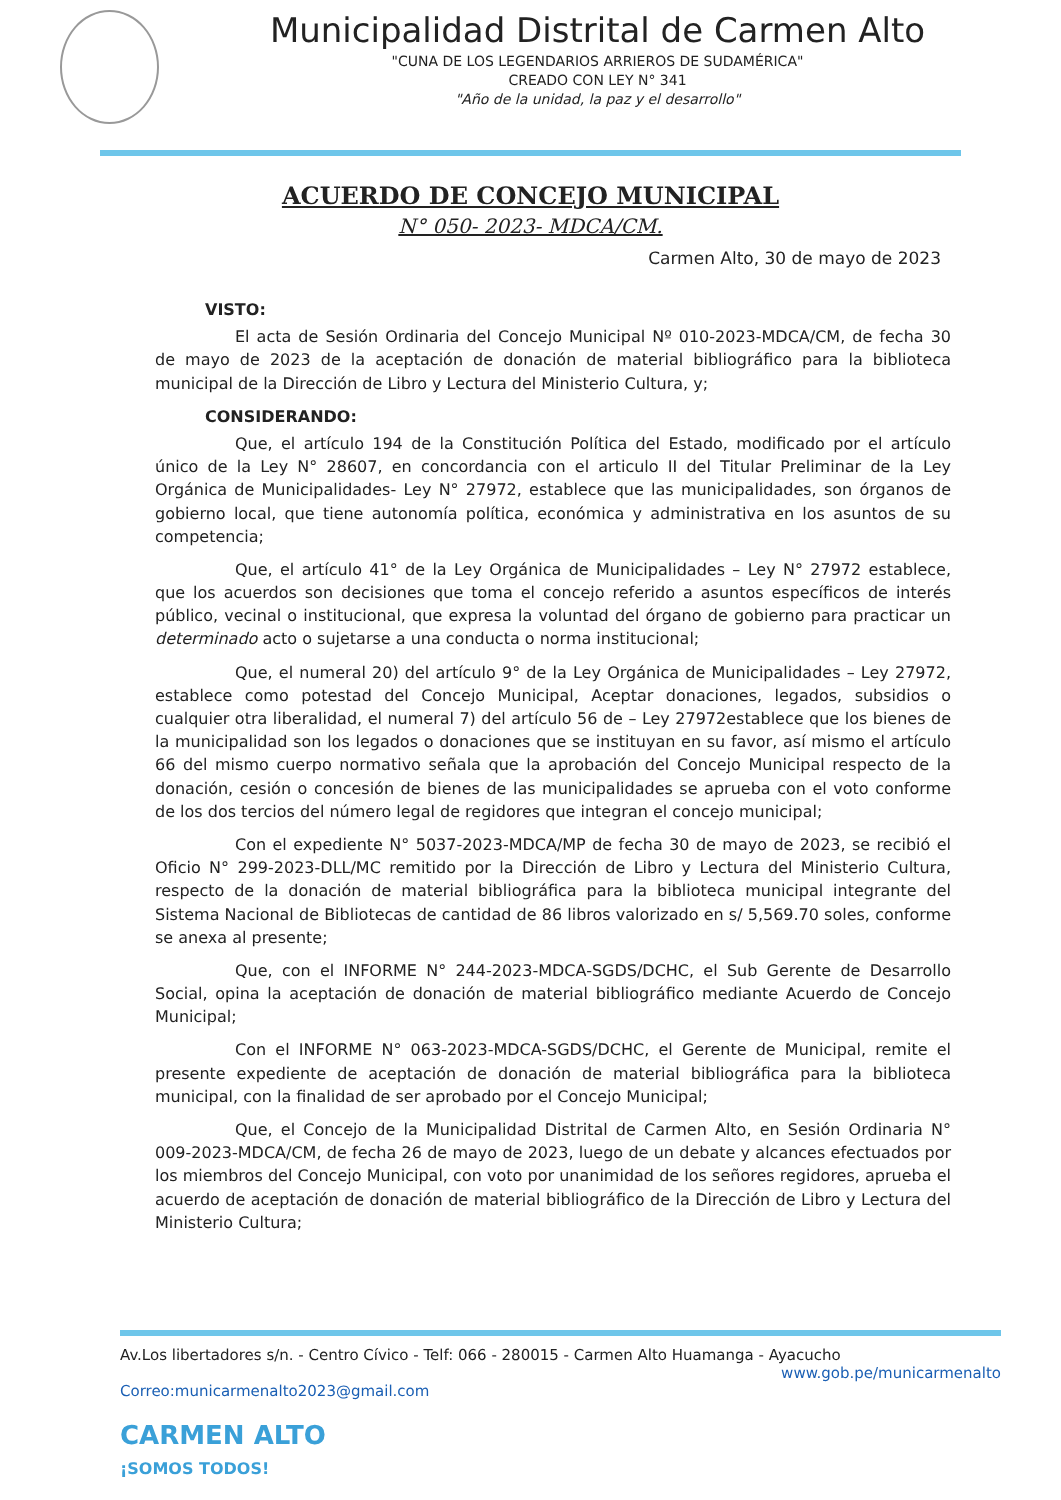Municipalidad Distrital de Carmen Alto
"CUNA DE LOS LEGENDARIOS ARRIEROS DE SUDAMÉRICA"
CREADO CON LEY N° 341
"Año de la unidad, la paz y el desarrollo"
ACUERDO DE CONCEJO MUNICIPAL
N° 050- 2023- MDCA/CM.
Carmen Alto, 30 de mayo de 2023
VISTO:
El acta de Sesión Ordinaria del Concejo Municipal Nº 010-2023-MDCA/CM, de fecha 30 de mayo de 2023 de la aceptación de donación de material bibliográfico para la biblioteca municipal de la Dirección de Libro y Lectura del Ministerio Cultura, y;
CONSIDERANDO:
Que, el artículo 194 de la Constitución Política del Estado, modificado por el artículo único de la Ley N° 28607, en concordancia con el articulo II del Titular Preliminar de la Ley Orgánica de Municipalidades- Ley N° 27972, establece que las municipalidades, son órganos de gobierno local, que tiene autonomía política, económica y administrativa en los asuntos de su competencia;
Que, el artículo 41° de la Ley Orgánica de Municipalidades – Ley N° 27972 establece, que los acuerdos son decisiones que toma el concejo referido a asuntos específicos de interés público, vecinal o institucional, que expresa la voluntad del órgano de gobierno para practicar un determinado acto o sujetarse a una conducta o norma institucional;
Que, el numeral 20) del artículo 9° de la Ley Orgánica de Municipalidades – Ley 27972, establece como potestad del Concejo Municipal, Aceptar donaciones, legados, subsidios o cualquier otra liberalidad, el numeral 7) del artículo 56 de – Ley 27972establece que los bienes de la municipalidad son los legados o donaciones que se instituyan en su favor, así mismo el artículo 66 del mismo cuerpo normativo señala que la aprobación del Concejo Municipal respecto de la donación, cesión o concesión de bienes de las municipalidades se aprueba con el voto conforme de los dos tercios del número legal de regidores que integran el concejo municipal;
Con el expediente N° 5037-2023-MDCA/MP de fecha 30 de mayo de 2023, se recibió el Oficio N° 299-2023-DLL/MC remitido por la Dirección de Libro y Lectura del Ministerio Cultura, respecto de la donación de material bibliográfica para la biblioteca municipal integrante del Sistema Nacional de Bibliotecas de cantidad de 86 libros valorizado en s/ 5,569.70 soles, conforme se anexa al presente;
Que, con el INFORME N° 244-2023-MDCA-SGDS/DCHC, el Sub Gerente de Desarrollo Social, opina la aceptación de donación de material bibliográfico mediante Acuerdo de Concejo Municipal;
Con el INFORME N° 063-2023-MDCA-SGDS/DCHC, el Gerente de Municipal, remite el presente expediente de aceptación de donación de material bibliográfica para la biblioteca municipal, con la finalidad de ser aprobado por el Concejo Municipal;
Que, el Concejo de la Municipalidad Distrital de Carmen Alto, en Sesión Ordinaria N° 009-2023-MDCA/CM, de fecha 26 de mayo de 2023, luego de un debate y alcances efectuados por los miembros del Concejo Municipal, con voto por unanimidad de los señores regidores, aprueba el acuerdo de aceptación de donación de material bibliográfico de la Dirección de Libro y Lectura del Ministerio Cultura;
Av.Los libertadores s/n. - Centro Cívico - Telf: 066 - 280015 - Carmen Alto Huamanga - Ayacucho
www.gob.pe/municarmenalto
Correo:municarmenalto2023@gmail.com
CARMEN ALTO
¡SOMOS TODOS!